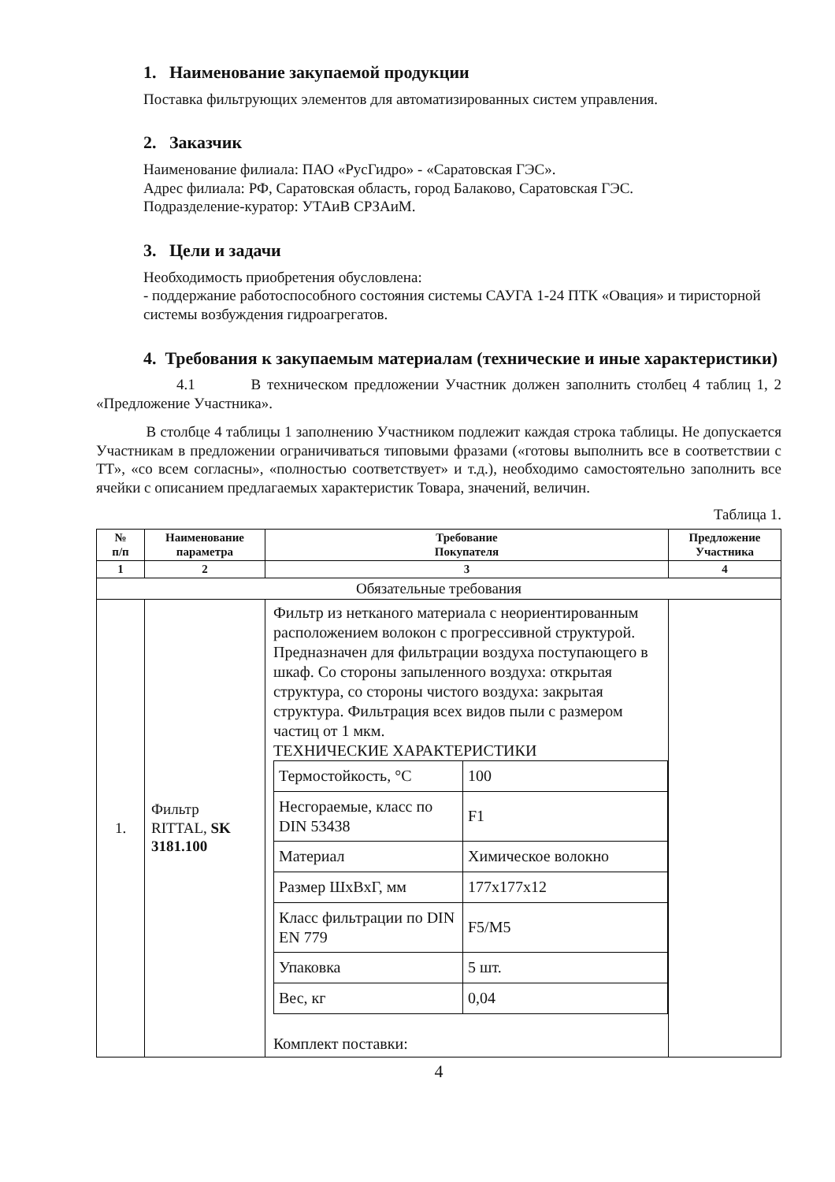1. Наименование закупаемой продукции
Поставка фильтрующих элементов для автоматизированных систем управления.
2. Заказчик
Наименование филиала: ПАО «РусГидро» - «Саратовская ГЭС».
Адрес филиала: РФ, Саратовская область, город Балаково, Саратовская ГЭС.
Подразделение-куратор: УТАиВ СРЗАиМ.
3. Цели и задачи
Необходимость приобретения обусловлена:
- поддержание работоспособного состояния системы САУГА 1-24 ПТК «Овация» и тиристорной системы возбуждения гидроагрегатов.
4. Требования к закупаемым материалам (технические и иные характеристики)
4.1 В техническом предложении Участник должен заполнить столбец 4 таблиц 1, 2 «Предложение Участника».
В столбце 4 таблицы 1 заполнению Участником подлежит каждая строка таблицы. Не допускается Участникам в предложении ограничиваться типовыми фразами («готовы выполнить все в соответствии с ТТ», «со всем согласны», «полностью соответствует» и т.д.), необходимо самостоятельно заполнить все ячейки с описанием предлагаемых характеристик Товара, значений, величин.
Таблица 1.
| № п/п | Наименование параметра | Требование Покупателя | Предложение Участника |
| --- | --- | --- | --- |
| 1 | 2 | 3 | 4 |
| Обязательные требования | | | |
| 1. | Фильтр RITTAL, SK 3181.100 | Фильтр из нетканого материала с неориентированным расположением волокон с прогрессивной структурой. Предназначен для фильтрации воздуха поступающего в шкаф. Со стороны запыленного воздуха: открытая структура, со стороны чистого воздуха: закрытая структура. Фильтрация всех видов пыли с размером частиц от 1 мкм. ТЕХНИЧЕСКИЕ ХАРАКТЕРИСТИКИ / Термостойкость, °C / 100 / / Несгораемые, класс по DIN 53438 / F1 / / Материал / Химическое волокно / / Размер ШхВхГ, мм / 177x177x12 / / Класс фильтрации по DIN EN 779 / F5/M5 / / Упаковка / 5 шт. / / Вес, кг / 0,04 / Комплект поставки: | |
4